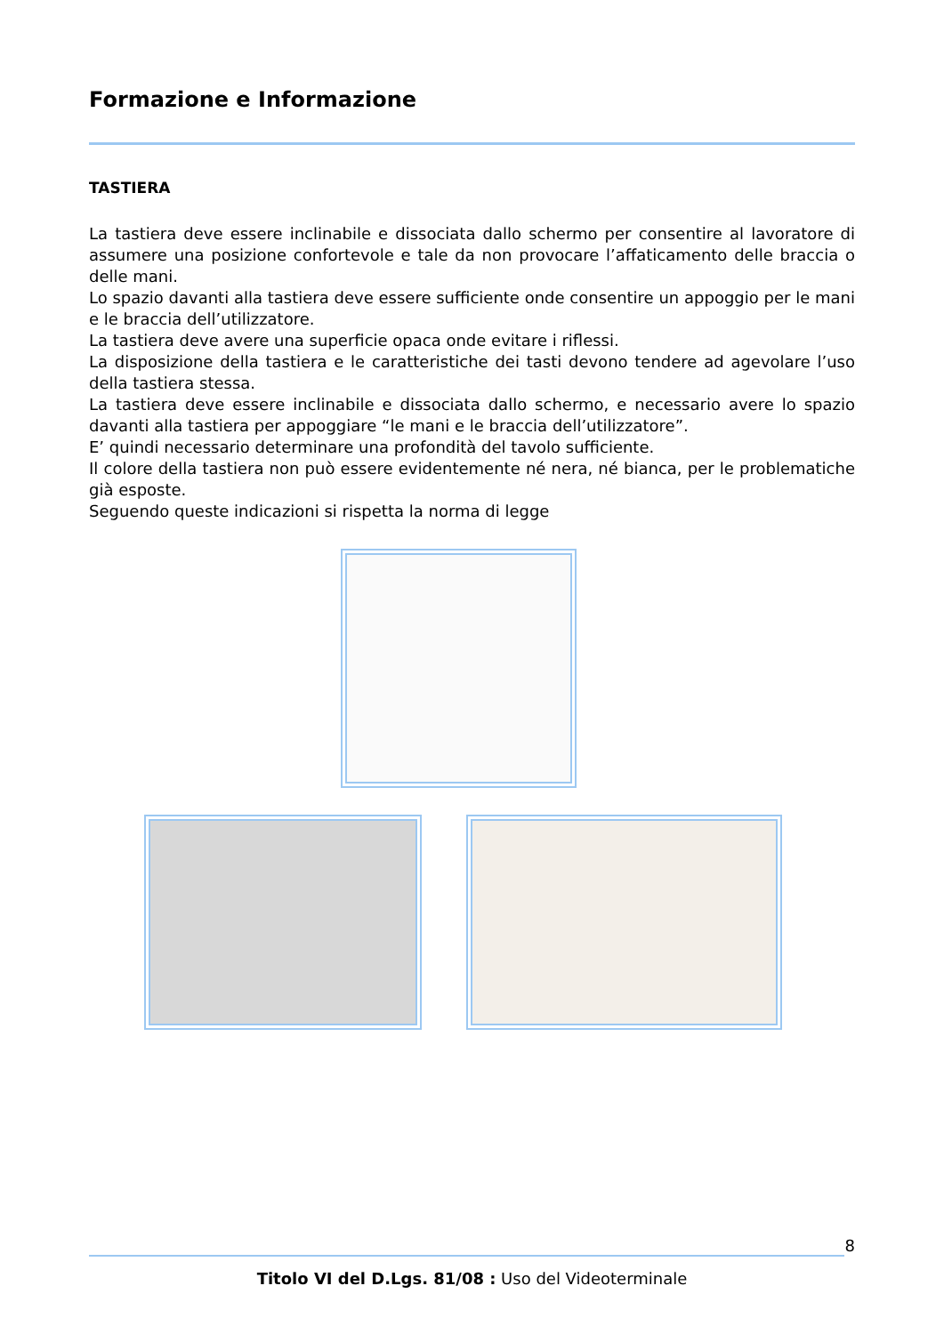Formazione e Informazione
TASTIERA
La tastiera deve essere inclinabile e dissociata dallo schermo per consentire al lavoratore di assumere una posizione confortevole e tale da non provocare l’affaticamento delle braccia o delle mani.
Lo spazio davanti alla tastiera deve essere sufficiente onde consentire un appoggio per le mani e le braccia dell’utilizzatore.
La tastiera deve avere una superficie opaca onde evitare i riflessi.
La disposizione della tastiera e le caratteristiche dei tasti devono tendere ad agevolare l’uso della tastiera stessa.
La tastiera deve essere inclinabile e dissociata dallo schermo, e necessario avere lo spazio davanti alla tastiera per appoggiare “le mani e le braccia dell’utilizzatore”.
E’ quindi necessario determinare una profondità del tavolo sufficiente.
Il colore della tastiera non può essere evidentemente né nera, né bianca, per le problematiche già esposte.
Seguendo queste indicazioni si rispetta la norma di legge
8
Titolo VI del D.Lgs. 81/08 : Uso del Videoterminale